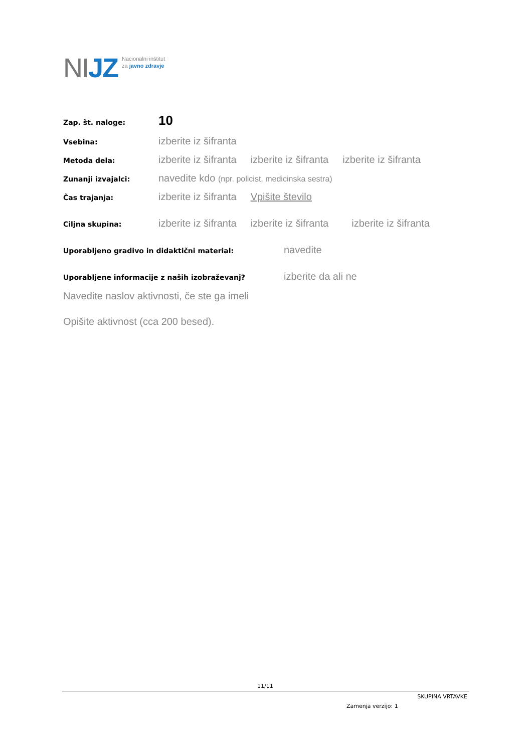NIJZ
Nacionalni inštitut
za javno zdravje
Zap. št. naloge:
10
Vsebina:
izberite iz šifranta
Metoda dela:
izberite iz šifranta izberite iz šifranta izberite iz šifranta
Zunanji izvajalci:
navedite kdo (npr. policist, medicinska sestra)
Čas trajanja:
izberite iz šifranta Vpišite število
Ciljna skupina:
izberite iz šifranta izberite iz šifranta izberite iz šifranta
Uporabljeno gradivo in didaktični material:
navedite
Uporabljene informacije z naših izobraževanj?
izberite da ali ne
Navedite naslov aktivnosti, če ste ga imeli
Opišite aktivnost (cca 200 besed).
11/11
SKUPINA VRTAVKE
Zamenja verzijo: 1